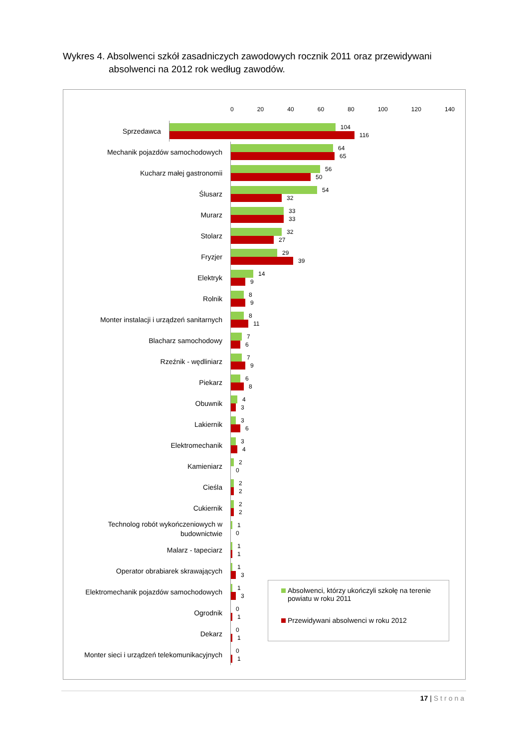Wykres 4. Absolwenci szkół zasadniczych zawodowych rocznik 2011 oraz przewidywani
absolwenci na 2012 rok według zawodów.
0 20 40 60 80 100 120 140
Sprzedawca
104
116
Mechanik pojazdów samochodowych
64
65
Kucharz małej gastronomii
56
50
Ślusarz
54
32
Murarz
33
33
Stolarz
32
27
Fryzjer
29
39
Elektryk
14
9
Rolnik
8
9
Monter instalacji i urządzeń sanitarnych
8
11
Blacharz samochodowy
7
6
Rzeźnik - wędliniarz
7
9
Piekarz
6
8
Obuwnik
4
3
Lakiernik
3
6
Elektromechanik
3
4
Kamieniarz
2
0
Cieśla
2
2
Cukiernik
2
2
Technolog robót wykończeniowych w budownictwie
1
0
Malarz - tapeciarz
1
1
Operator obrabiarek skrawających
1
3
Elektromechanik pojazdów samochodowych
1
3
Ogrodnik
0
1
Dekarz
0
1
Monter sieci i urządzeń telekomunikacyjnych
0
1
Absolwenci, którzy ukończyli szkołę na terenie powiatu w roku 2011
Przewidywani absolwenci w roku 2012
17 | Strona